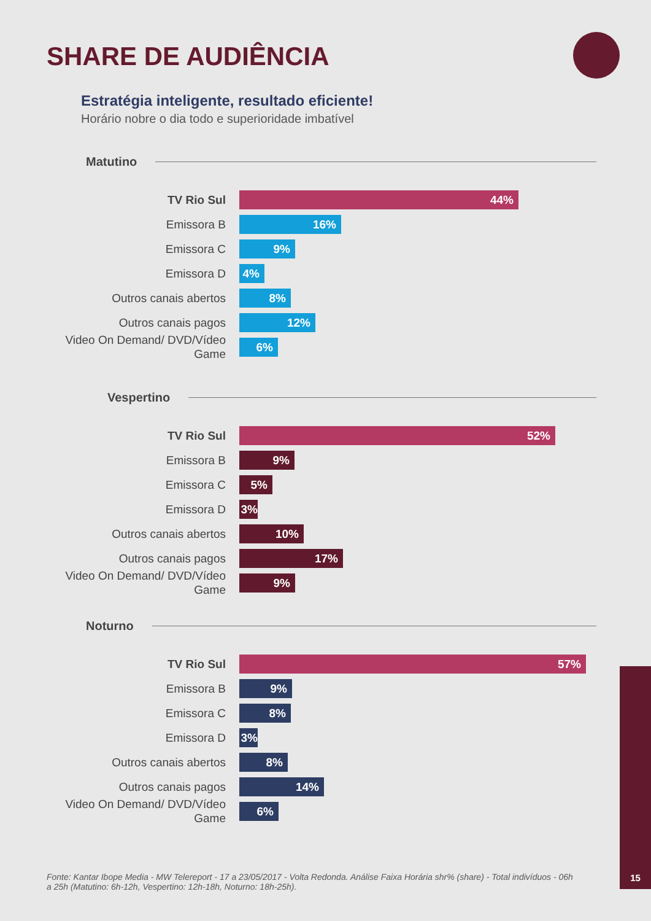SHARE DE AUDIÊNCIA
Estratégia inteligente, resultado eficiente!
Horário nobre o dia todo e superioridade imbatível
Matutino
TV Rio Sul
44%
Emissora B
16%
Emissora C
9%
Emissora D
4%
Outros canais abertos
8%
Outros canais pagos
12%
Video On Demand/ DVD/Vídeo Game
6%
Vespertino
TV Rio Sul
52%
Emissora B
9%
Emissora C
5%
Emissora D
3%
Outros canais abertos
10%
Outros canais pagos
17%
Video On Demand/ DVD/Vídeo Game
9%
Noturno
TV Rio Sul
57%
Emissora B
9%
Emissora C
8%
Emissora D
3%
Outros canais abertos
8%
Outros canais pagos
14%
Video On Demand/ DVD/Vídeo Game
6%
Fonte: Kantar Ibope Media - MW Telereport - 17 a 23/05/2017 - Volta Redonda. Análise Faixa Horária shr% (share) - Total indivíduos - 06h a 25h (Matutino: 6h-12h, Vespertino: 12h-18h, Noturno: 18h-25h).
15